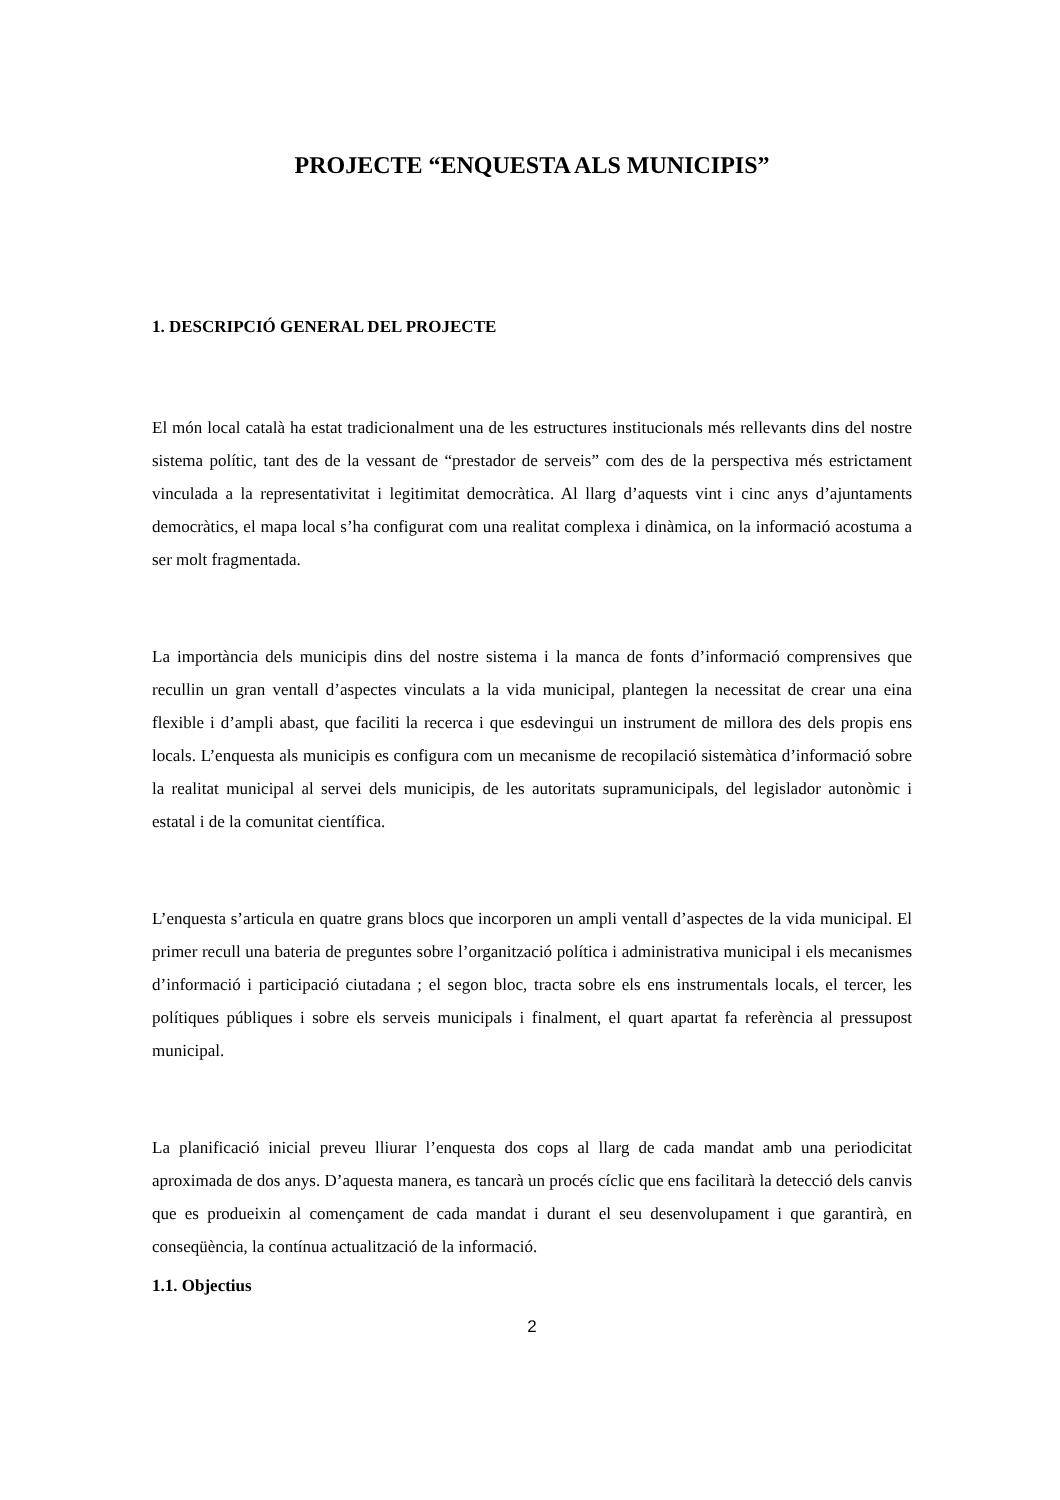PROJECTE “ENQUESTA ALS MUNICIPIS”
1. DESCRIPCIÓ GENERAL DEL PROJECTE
El món local català ha estat tradicionalment una de les estructures institucionals més rellevants dins del nostre sistema polític, tant des de la vessant de “prestador de serveis” com des de la perspectiva més estrictament vinculada a la representativitat i legitimitat democràtica. Al llarg d’aquests vint i cinc anys d’ajuntaments democràtics, el mapa local s’ha configurat com una realitat complexa i dinàmica, on la informació acostuma a ser molt fragmentada.
La importància dels municipis dins del nostre sistema i la manca de fonts d’informació comprensives que recullin un gran ventall d’aspectes vinculats a la vida municipal, plantegen la necessitat de crear una eina flexible i d’ampli abast, que faciliti la recerca i que esdevingui un instrument de millora des dels propis ens locals. L’enquesta als municipis es configura com un mecanisme de recopilació sistemàtica d’informació sobre la realitat municipal al servei dels municipis, de les autoritats supramunicipals, del legislador autonòmic i estatal i de la comunitat científica.
L’enquesta s’articula en quatre grans blocs que incorporen un ampli ventall d’aspectes de la vida municipal. El primer recull una bateria de preguntes sobre l’organització política i administrativa municipal i els mecanismes d’informació i participació ciutadana ; el segon bloc, tracta sobre els ens instrumentals locals, el tercer, les polítiques públiques i sobre els serveis municipals i finalment, el quart apartat fa referència al pressupost municipal.
La planificació inicial preveu lliurar l’enquesta dos cops al llarg de cada mandat amb una periodicitat aproximada de dos anys. D’aquesta manera, es tancarà un procés cíclic que ens facilitarà la detecció dels canvis que es produeixin al començament de cada mandat i durant el seu desenvolupament i que garantirà, en conseqüència, la contínua actualització de la informació.
1.1. Objectius
2